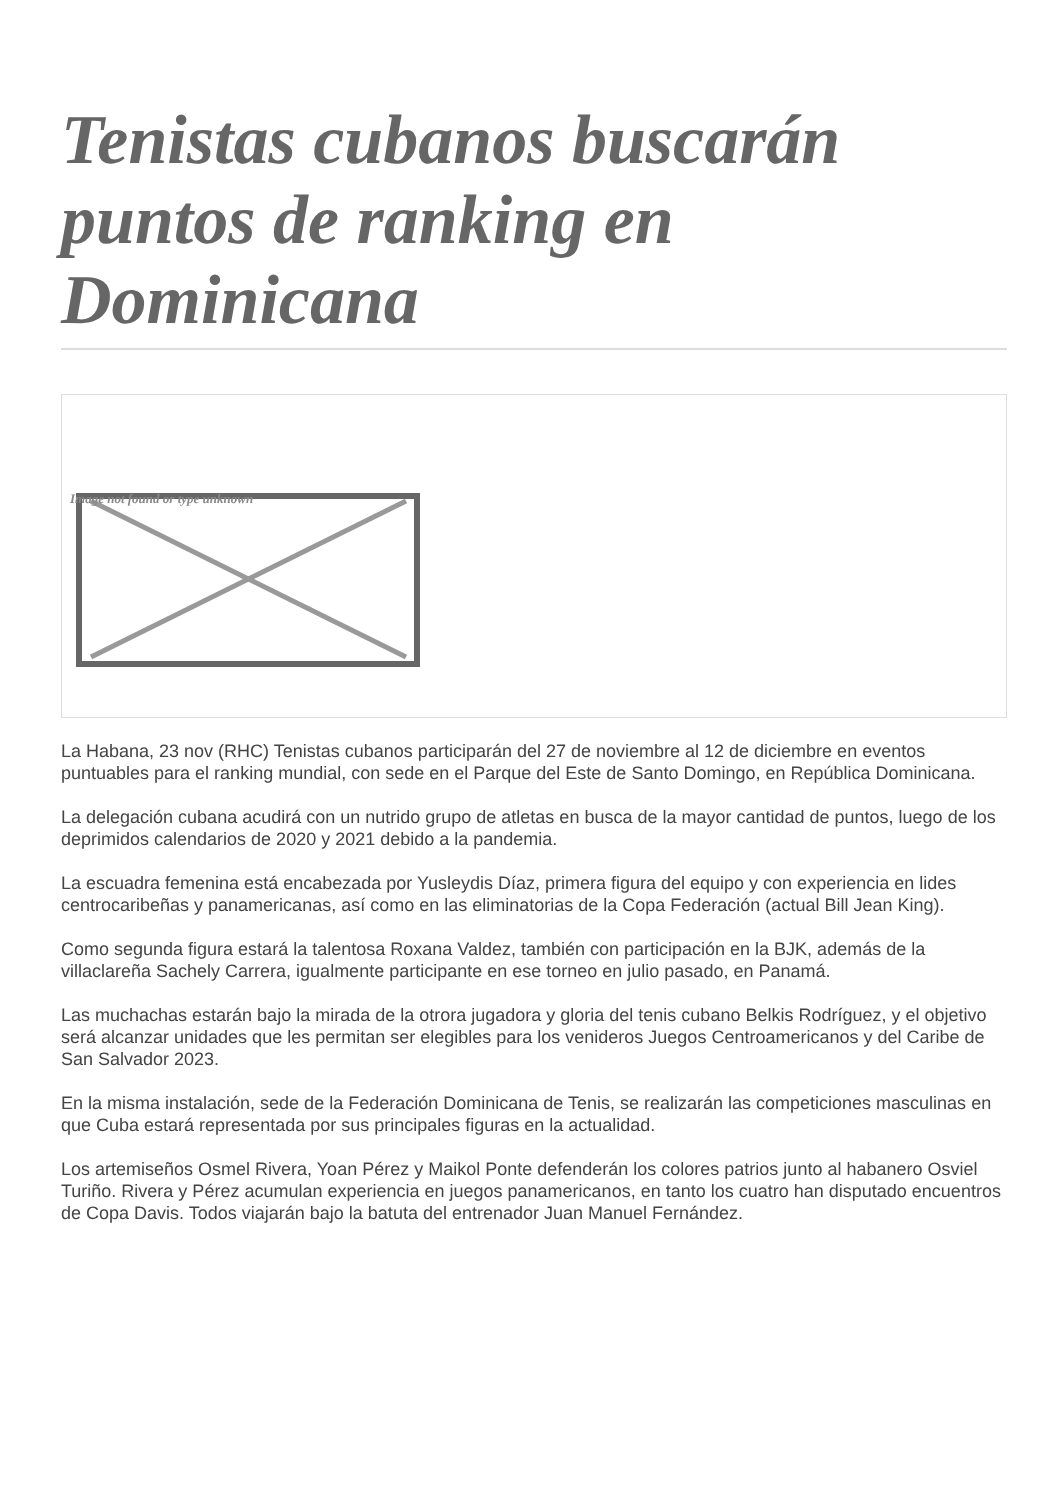Tenistas cubanos buscarán puntos de ranking en Dominicana
Image not found or type unknown
La Habana, 23 nov (RHC) Tenistas cubanos participarán del 27 de noviembre al 12 de diciembre en eventos puntuables para el ranking mundial, con sede en el Parque del Este de Santo Domingo, en República Dominicana.
La delegación cubana acudirá con un nutrido grupo de atletas en busca de la mayor cantidad de puntos, luego de los deprimidos calendarios de 2020 y 2021 debido a la pandemia.
La escuadra femenina está encabezada por Yusleydis Díaz, primera figura del equipo y con experiencia en lides centrocaribeñas y panamericanas, así como en las eliminatorias de la Copa Federación (actual Bill Jean King).
Como segunda figura estará la talentosa Roxana Valdez, también con participación en la BJK, además de la villaclareña Sachely Carrera, igualmente participante en ese torneo en julio pasado, en Panamá.
Las muchachas estarán bajo la mirada de la otrora jugadora y gloria del tenis cubano Belkis Rodríguez, y el objetivo será alcanzar unidades que les permitan ser elegibles para los venideros Juegos Centroamericanos y del Caribe de San Salvador 2023.
En la misma instalación, sede de la Federación Dominicana de Tenis, se realizarán las competiciones masculinas en que Cuba estará representada por sus principales figuras en la actualidad.
Los artemiseños Osmel Rivera, Yoan Pérez y Maikol Ponte defenderán los colores patrios junto al habanero Osviel Turiño. Rivera y Pérez acumulan experiencia en juegos panamericanos, en tanto los cuatro han disputado encuentros de Copa Davis. Todos viajarán bajo la batuta del entrenador Juan Manuel Fernández.